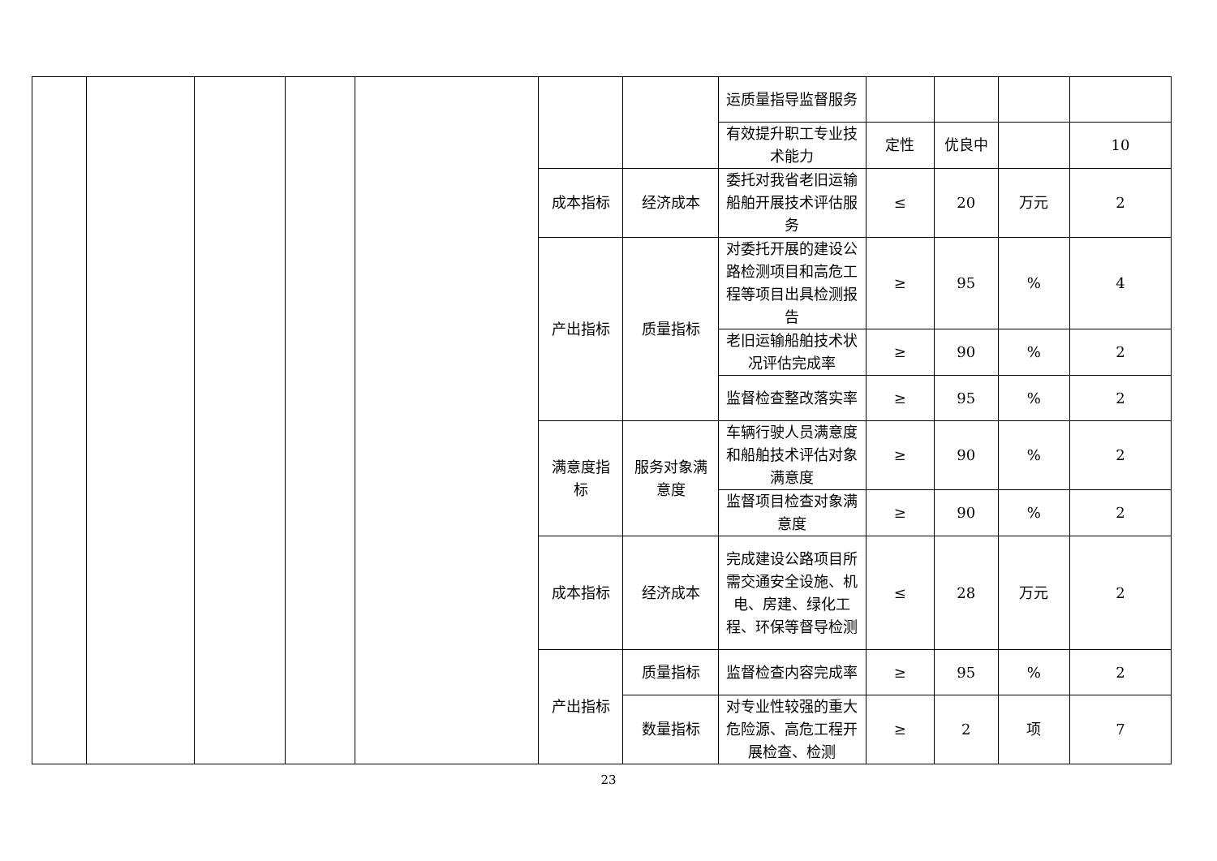| | | | | | | | 运质量指导监督服务 | | | | |
| | | | | | | | 有效提升职工专业技术能力 | 定性 | 优良中 | | 10 |
| | | | | | 成本指标 | 经济成本 | 委托对我省老旧运输船舶开展技术评估服务 | ≤ | 20 | 万元 | 2 |
| | | | | | 产出指标 | 质量指标 | 对委托开展的建设公路检测项目和高危工程等项目出具检测报告 | ≥ | 95 | % | 4 |
| | | | | | | | 老旧运输船舶技术状况评估完成率 | ≥ | 90 | % | 2 |
| | | | | | | | 监督检查整改落实率 | ≥ | 95 | % | 2 |
| | | | | | 满意度指标 | 服务对象满意度 | 车辆行驶人员满意度和船舶技术评估对象满意度 | ≥ | 90 | % | 2 |
| | | | | | | | 监督项目检查对象满意度 | ≥ | 90 | % | 2 |
| | | | | | 成本指标 | 经济成本 | 完成建设公路项目所需交通安全设施、机电、房建、绿化工程、环保等督导检测 | ≤ | 28 | 万元 | 2 |
| | | | | | 产出指标 | 质量指标 | 监督检查内容完成率 | ≥ | 95 | % | 2 |
| | | | | | | 数量指标 | 对专业性较强的重大危险源、高危工程开展检查、检测 | ≥ | 2 | 项 | 7 |
23